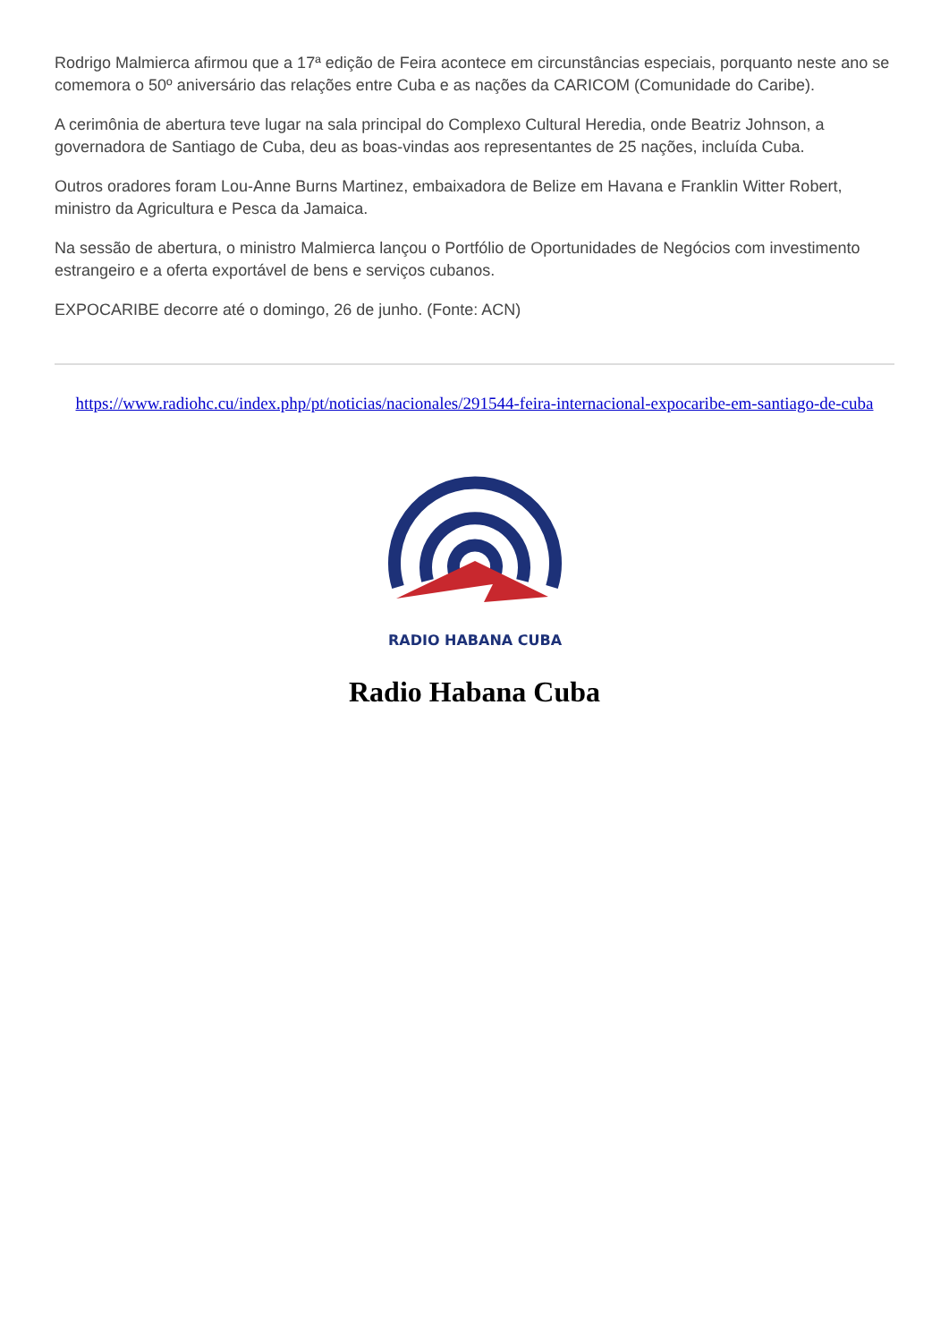Rodrigo Malmierca afirmou que a 17ª edição de Feira acontece em circunstâncias especiais, porquanto neste ano se comemora o 50º aniversário das relações entre Cuba e as nações da CARICOM (Comunidade do Caribe).
A cerimônia de abertura teve lugar na sala principal do Complexo Cultural Heredia, onde Beatriz Johnson, a governadora de Santiago de Cuba, deu as boas-vindas aos representantes de 25 nações, incluída Cuba.
Outros oradores foram Lou-Anne Burns Martinez, embaixadora de Belize em Havana e Franklin Witter Robert, ministro da Agricultura e Pesca da Jamaica.
Na sessão de abertura, o ministro Malmierca lançou o Portfólio de Oportunidades de Negócios com investimento estrangeiro e a oferta exportável de bens e serviços cubanos.
EXPOCARIBE decorre até o domingo, 26 de junho. (Fonte: ACN)
https://www.radiohc.cu/index.php/pt/noticias/nacionales/291544-feira-internacional-expocaribe-em-santiago-de-cuba
RADIO HABANA CUBA
Radio Habana Cuba